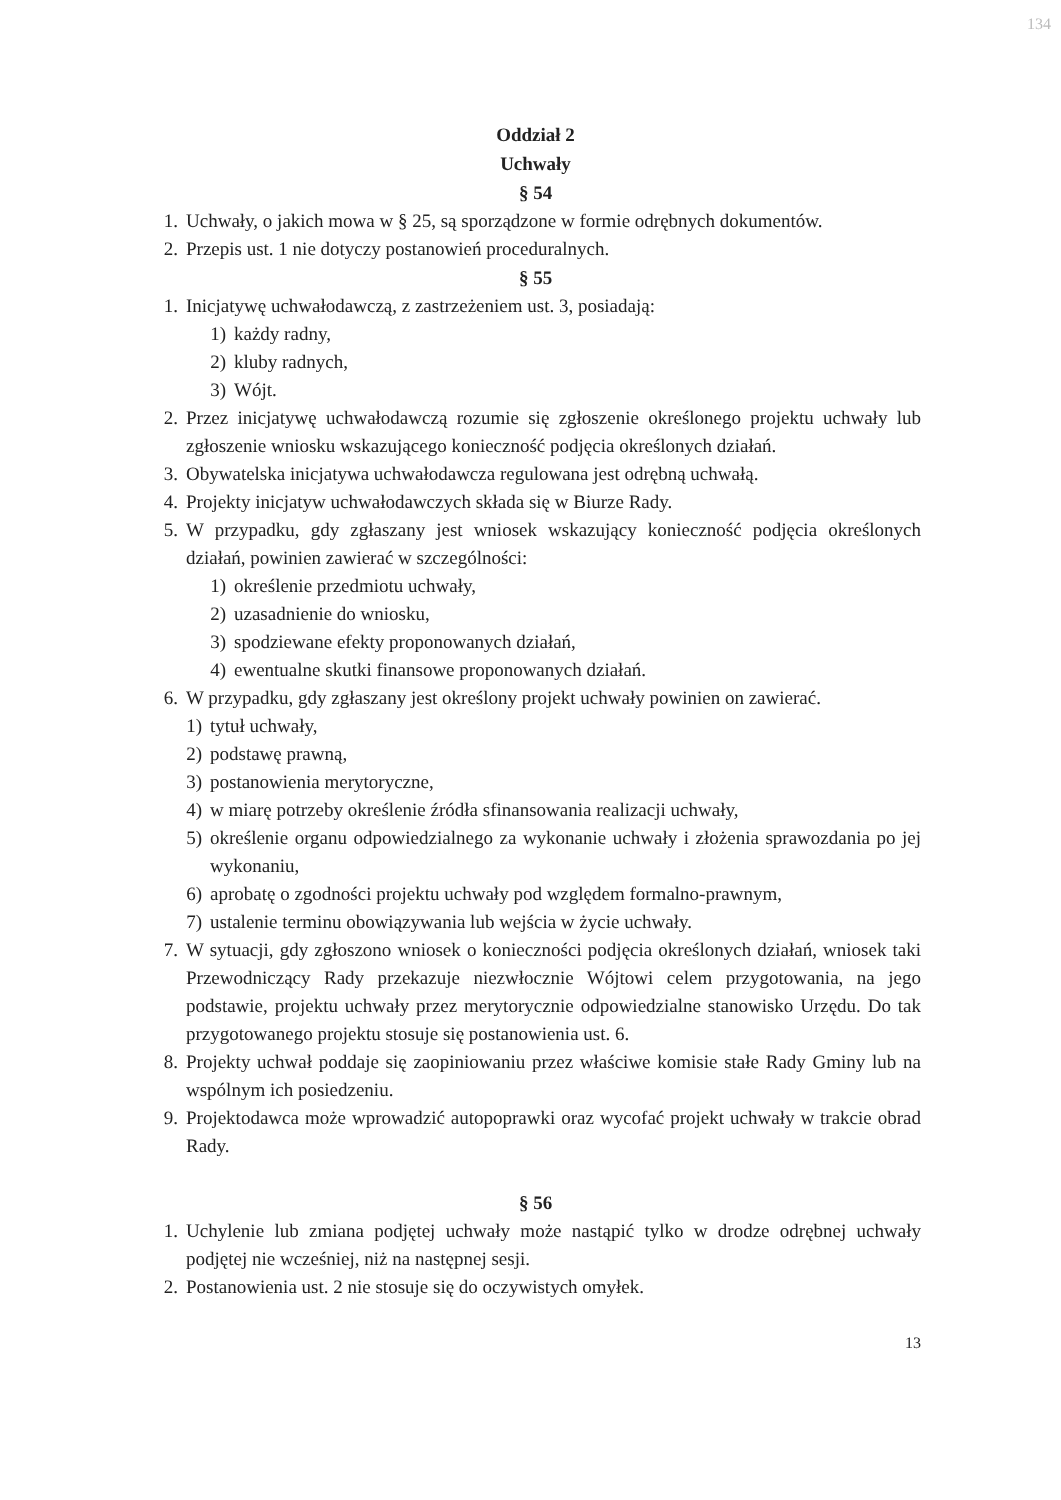134
Oddział 2
Uchwały
§ 54
1. Uchwały, o jakich mowa w § 25, są sporządzone w formie odrębnych dokumentów.
2. Przepis ust. 1 nie dotyczy postanowień proceduralnych.
§ 55
1. Inicjatywę uchwałodawczą, z zastrzeżeniem ust. 3, posiadają:
1) każdy radny,
2) kluby radnych,
3) Wójt.
2. Przez inicjatywę uchwałodawczą rozumie się zgłoszenie określonego projektu uchwały lub zgłoszenie wniosku wskazującego konieczność podjęcia określonych działań.
3. Obywatelska inicjatywa uchwałodawcza regulowana jest odrębną uchwałą.
4. Projekty inicjatyw uchwałodawczych składa się w Biurze Rady.
5. W przypadku, gdy zgłaszany jest wniosek wskazujący konieczność podjęcia określonych działań, powinien zawierać w szczególności:
1) określenie przedmiotu uchwały,
2) uzasadnienie do wniosku,
3) spodziewane efekty proponowanych działań,
4) ewentualne skutki finansowe proponowanych działań.
6. W przypadku, gdy zgłaszany jest określony projekt uchwały powinien on zawierać.
1) tytuł uchwały,
2) podstawę prawną,
3) postanowienia merytoryczne,
4) w miarę potrzeby określenie źródła sfinansowania realizacji uchwały,
5) określenie organu odpowiedzialnego za wykonanie uchwały i złożenia sprawozdania po jej wykonaniu,
6) aprobatę o zgodności projektu uchwały pod względem formalno-prawnym,
7) ustalenie terminu obowiązywania lub wejścia w życie uchwały.
7. W sytuacji, gdy zgłoszono wniosek o konieczności podjęcia określonych działań, wniosek taki Przewodniczący Rady przekazuje niezwłocznie Wójtowi celem przygotowania, na jego podstawie, projektu uchwały przez merytorycznie odpowiedzialne stanowisko Urzędu. Do tak przygotowanego projektu stosuje się postanowienia ust. 6.
8. Projekty uchwał poddaje się zaopiniowaniu przez właściwe komisie stałe Rady Gminy lub na wspólnym ich posiedzeniu.
9. Projektodawca może wprowadzić autopoprawki oraz wycofać projekt uchwały w trakcie obrad Rady.
§ 56
1. Uchylenie lub zmiana podjętej uchwały może nastąpić tylko w drodze odrębnej uchwały podjętej nie wcześniej, niż na następnej sesji.
2. Postanowienia ust. 2 nie stosuje się do oczywistych omyłek.
13